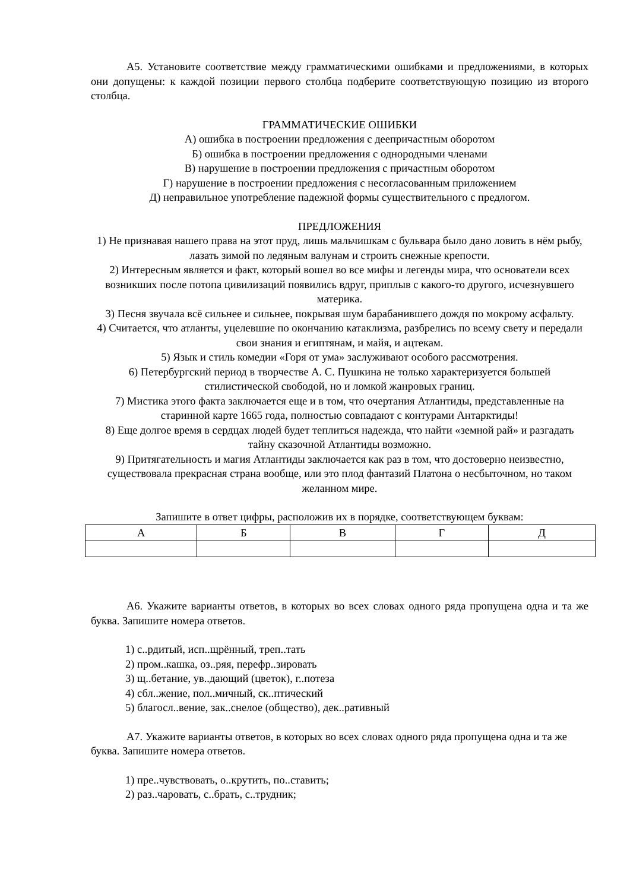А5. Установите соответствие между грамматическими ошибками и предложениями, в которых они допущены: к каждой позиции первого столбца подберите соответствующую позицию из второго столбца.
ГРАММАТИЧЕСКИЕ ОШИБКИ
А) ошибка в построении предложения с деепричастным оборотом
Б) ошибка в построении предложения с однородными членами
В) нарушение в построении предложения с причастным оборотом
Г) нарушение в построении предложения с несогласованным приложением
Д) неправильное употребление падежной формы существительного с предлогом.
ПРЕДЛОЖЕНИЯ
1) Не признавая нашего права на этот пруд, лишь мальчишкам с бульвара было дано ловить в нём рыбу, лазать зимой по ледяным валунам и строить снежные крепости.
2) Интересным является и факт, который вошел во все мифы и легенды мира, что основатели всех возникших после потопа цивилизаций появились вдруг, приплыв с какого-то другого, исчезнувшего материка.
3) Песня звучала всё сильнее и сильнее, покрывая шум барабанившего дождя по мокрому асфальту.
4) Считается, что атланты, уцелевшие по окончанию катаклизма, разбрелись по всему свету и передали свои знания и египтянам, и майя, и ацтекам.
5) Язык и стиль комедии «Горя от ума» заслуживают особого рассмотрения.
6) Петербургский период в творчестве А. С. Пушкина не только характеризуется большей стилистической свободой, но и ломкой жанровых границ.
7) Мистика этого факта заключается еще и в том, что очертания Атлантиды, представленные на старинной карте 1665 года, полностью совпадают с контурами Антарктиды!
8) Еще долгое время в сердцах людей будет теплиться надежда, что найти «земной рай» и разгадать тайну сказочной Атлантиды возможно.
9) Притягательность и магия Атлантиды заключается как раз в том, что достоверно неизвестно, существовала прекрасная страна вообще, или это плод фантазий Платона о несбыточном, но таком желанном мире.
Запишите в ответ цифры, расположив их в порядке, соответствующем буквам:
| А | Б | В | Г | Д |
| --- | --- | --- | --- | --- |
А6. Укажите варианты ответов, в которых во всех словах одного ряда пропущена одна и та же буква. Запишите номера ответов.
1) с..рдитый, исп..щрённый, треп..тать
2) пром..кашка, оз..ряя, перефр..зировать
3) щ..бетание, ув..дающий (цветок), г..потеза
4) сбл..жение, пол..мичный, ск..птический
5) благосл..вение, зак..снелое (общество), дек..ративный
А7. Укажите варианты ответов, в которых во всех словах одного ряда пропущена одна и та же буква. Запишите номера ответов.
1) пре..чувствовать, о..крутить, по..ставить;
2) раз..чаровать, с..брать, с..трудник;